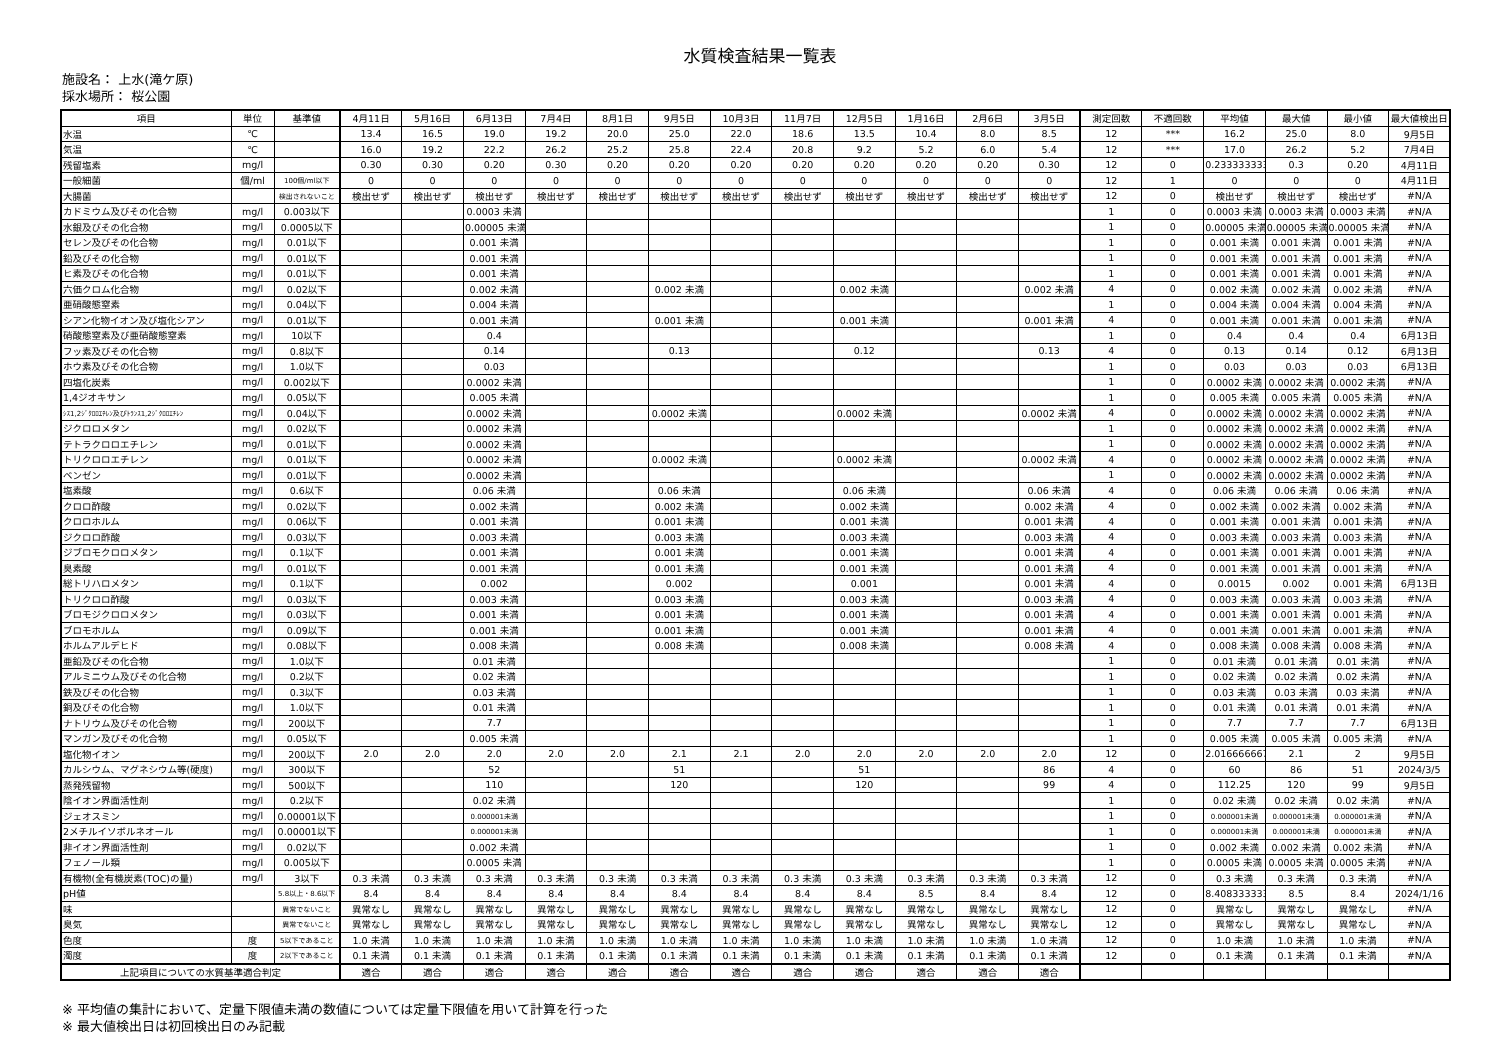水質検査結果一覧表
施設名： 上水(滝ケ原)
採水場所： 桜公園
| 項目 | 単位 | 基準値 | 4月11日 | 5月16日 | 6月13日 | 7月4日 | 8月1日 | 9月5日 | 10月3日 | 11月7日 | 12月5日 | 1月16日 | 2月6日 | 3月5日 | 測定回数 | 不適回数 | 平均値 | 最大値 | 最小値 | 最大値検出日 |
| --- | --- | --- | --- | --- | --- | --- | --- | --- | --- | --- | --- | --- | --- | --- | --- | --- | --- | --- | --- | --- |
| 水温 | ℃ | | 13.4 | 16.5 | 19.0 | 19.2 | 20.0 | 25.0 | 22.0 | 18.6 | 13.5 | 10.4 | 8.0 | 8.5 | 12 | *** | 16.2 | 25.0 | 8.0 | 9月5日 |
| 気温 | ℃ | | 16.0 | 19.2 | 22.2 | 26.2 | 25.2 | 25.8 | 22.4 | 20.8 | 9.2 | 5.2 | 6.0 | 5.4 | 12 | *** | 17.0 | 26.2 | 5.2 | 7月4日 |
| 残留塩素 | mg/l | | 0.30 | 0.30 | 0.20 | 0.30 | 0.20 | 0.20 | 0.20 | 0.20 | 0.20 | 0.20 | 0.20 | 0.30 | 12 | 0 | 0.233333333 | 0.3 | 0.20 | 4月11日 |
| 一般細菌 | 個/ml | 100個/ml以下 | 0 | 0 | 0 | 0 | 0 | 0 | 0 | 0 | 0 | 0 | 0 | 0 | 12 | 1 | 0 | 0 | 0 | 4月11日 |
| 大腸菌 | | 検出されないこと | 検出せず | 検出せず | 検出せず | 検出せず | 検出せず | 検出せず | 検出せず | 検出せず | 検出せず | 検出せず | 検出せず | 検出せず | 12 | 0 | 検出せず | 検出せず | 検出せず | #N/A |
| カドミウム及びその化合物 | mg/l | 0.003以下 | | | 0.0003 未満 | | | | | | | | | | 1 | 0 | 0.0003 未満 | 0.0003 未満 | 0.0003 未満 | #N/A |
| 水銀及びその化合物 | mg/l | 0.0005以下 | | | 0.00005 未満 | | | | | | | | | | 1 | 0 | 0.00005 未満 | 0.00005 未満 | 0.00005 未満 | #N/A |
| セレン及びその化合物 | mg/l | 0.01以下 | | | 0.001 未満 | | | | | | | | | | 1 | 0 | 0.001 未満 | 0.001 未満 | 0.001 未満 | #N/A |
| 鉛及びその化合物 | mg/l | 0.01以下 | | | 0.001 未満 | | | | | | | | | | 1 | 0 | 0.001 未満 | 0.001 未満 | 0.001 未満 | #N/A |
| ヒ素及びその化合物 | mg/l | 0.01以下 | | | 0.001 未満 | | | | | | | | | | 1 | 0 | 0.001 未満 | 0.001 未満 | 0.001 未満 | #N/A |
| 六価クロム化合物 | mg/l | 0.02以下 | | | 0.002 未満 | | | 0.002 未満 | | | 0.002 未満 | | | 0.002 未満 | 4 | 0 | 0.002 未満 | 0.002 未満 | 0.002 未満 | #N/A |
| 亜硝酸態窒素 | mg/l | 0.04以下 | | | 0.004 未満 | | | | | | | | | | 1 | 0 | 0.004 未満 | 0.004 未満 | 0.004 未満 | #N/A |
| シアン化物イオン及び塩化シアン | mg/l | 0.01以下 | | | 0.001 未満 | | | 0.001 未満 | | | 0.001 未満 | | | 0.001 未満 | 4 | 0 | 0.001 未満 | 0.001 未満 | 0.001 未満 | #N/A |
| 硝酸態窒素及び亜硝酸態窒素 | mg/l | 10以下 | | | 0.4 | | | | | | | | | | 1 | 0 | 0.4 | 0.4 | 0.4 | 6月13日 |
| フッ素及びその化合物 | mg/l | 0.8以下 | | | 0.14 | | | 0.13 | | | 0.12 | | | 0.13 | 4 | 0 | 0.13 | 0.14 | 0.12 | 6月13日 |
| ホウ素及びその化合物 | mg/l | 1.0以下 | | | 0.03 | | | | | | | | | | 1 | 0 | 0.03 | 0.03 | 0.03 | 6月13日 |
| 四塩化炭素 | mg/l | 0.002以下 | | | 0.0002 未満 | | | | | | | | | | 1 | 0 | 0.0002 未満 | 0.0002 未満 | 0.0002 未満 | #N/A |
| 1,4ジオキサン | mg/l | 0.05以下 | | | 0.005 未満 | | | | | | | | | | 1 | 0 | 0.005 未満 | 0.005 未満 | 0.005 未満 | #N/A |
| ｼｽ1,2ｼﾞｸﾛﾛｴﾁﾚﾝ及びﾄﾗﾝｽ1,2ｼﾞｸﾛﾛｴﾁﾚﾝ | mg/l | 0.04以下 | | | 0.0002 未満 | | | 0.0002 未満 | | | 0.0002 未満 | | | 0.0002 未満 | 4 | 0 | 0.0002 未満 | 0.0002 未満 | 0.0002 未満 | #N/A |
| ジクロロメタン | mg/l | 0.02以下 | | | 0.0002 未満 | | | | | | | | | | 1 | 0 | 0.0002 未満 | 0.0002 未満 | 0.0002 未満 | #N/A |
| テトラクロロエチレン | mg/l | 0.01以下 | | | 0.0002 未満 | | | | | | | | | | 1 | 0 | 0.0002 未満 | 0.0002 未満 | 0.0002 未満 | #N/A |
| トリクロロエチレン | mg/l | 0.01以下 | | | 0.0002 未満 | | | 0.0002 未満 | | | 0.0002 未満 | | | 0.0002 未満 | 4 | 0 | 0.0002 未満 | 0.0002 未満 | 0.0002 未満 | #N/A |
| ベンゼン | mg/l | 0.01以下 | | | 0.0002 未満 | | | | | | | | | | 1 | 0 | 0.0002 未満 | 0.0002 未満 | 0.0002 未満 | #N/A |
| 塩素酸 | mg/l | 0.6以下 | | | 0.06 未満 | | | 0.06 未満 | | | 0.06 未満 | | | 0.06 未満 | 4 | 0 | 0.06 未満 | 0.06 未満 | 0.06 未満 | #N/A |
| クロロ酢酸 | mg/l | 0.02以下 | | | 0.002 未満 | | | 0.002 未満 | | | 0.002 未満 | | | 0.002 未満 | 4 | 0 | 0.002 未満 | 0.002 未満 | 0.002 未満 | #N/A |
| クロロホルム | mg/l | 0.06以下 | | | 0.001 未満 | | | 0.001 未満 | | | 0.001 未満 | | | 0.001 未満 | 4 | 0 | 0.001 未満 | 0.001 未満 | 0.001 未満 | #N/A |
| ジクロロ酢酸 | mg/l | 0.03以下 | | | 0.003 未満 | | | 0.003 未満 | | | 0.003 未満 | | | 0.003 未満 | 4 | 0 | 0.003 未満 | 0.003 未満 | 0.003 未満 | #N/A |
| ジブロモクロロメタン | mg/l | 0.1以下 | | | 0.001 未満 | | | 0.001 未満 | | | 0.001 未満 | | | 0.001 未満 | 4 | 0 | 0.001 未満 | 0.001 未満 | 0.001 未満 | #N/A |
| 臭素酸 | mg/l | 0.01以下 | | | 0.001 未満 | | | 0.001 未満 | | | 0.001 未満 | | | 0.001 未満 | 4 | 0 | 0.001 未満 | 0.001 未満 | 0.001 未満 | #N/A |
| 総トリハロメタン | mg/l | 0.1以下 | | | 0.002 | | | 0.002 | | | 0.001 | | | 0.001 未満 | 4 | 0 | 0.0015 | 0.002 | 0.001 未満 | 6月13日 |
| トリクロロ酢酸 | mg/l | 0.03以下 | | | 0.003 未満 | | | 0.003 未満 | | | 0.003 未満 | | | 0.003 未満 | 4 | 0 | 0.003 未満 | 0.003 未満 | 0.003 未満 | #N/A |
| ブロモジクロロメタン | mg/l | 0.03以下 | | | 0.001 未満 | | | 0.001 未満 | | | 0.001 未満 | | | 0.001 未満 | 4 | 0 | 0.001 未満 | 0.001 未満 | 0.001 未満 | #N/A |
| ブロモホルム | mg/l | 0.09以下 | | | 0.001 未満 | | | 0.001 未満 | | | 0.001 未満 | | | 0.001 未満 | 4 | 0 | 0.001 未満 | 0.001 未満 | 0.001 未満 | #N/A |
| ホルムアルデヒド | mg/l | 0.08以下 | | | 0.008 未満 | | | 0.008 未満 | | | 0.008 未満 | | | 0.008 未満 | 4 | 0 | 0.008 未満 | 0.008 未満 | 0.008 未満 | #N/A |
| 亜鉛及びその化合物 | mg/l | 1.0以下 | | | 0.01 未満 | | | | | | | | | | 1 | 0 | 0.01 未満 | 0.01 未満 | 0.01 未満 | #N/A |
| アルミニウム及びその化合物 | mg/l | 0.2以下 | | | 0.02 未満 | | | | | | | | | | 1 | 0 | 0.02 未満 | 0.02 未満 | 0.02 未満 | #N/A |
| 鉄及びその化合物 | mg/l | 0.3以下 | | | 0.03 未満 | | | | | | | | | | 1 | 0 | 0.03 未満 | 0.03 未満 | 0.03 未満 | #N/A |
| 銅及びその化合物 | mg/l | 1.0以下 | | | 0.01 未満 | | | | | | | | | | 1 | 0 | 0.01 未満 | 0.01 未満 | 0.01 未満 | #N/A |
| ナトリウム及びその化合物 | mg/l | 200以下 | | | 7.7 | | | | | | | | | | 1 | 0 | 7.7 | 7.7 | 7.7 | 6月13日 |
| マンガン及びその化合物 | mg/l | 0.05以下 | | | 0.005 未満 | | | | | | | | | | 1 | 0 | 0.005 未満 | 0.005 未満 | 0.005 未満 | #N/A |
| 塩化物イオン | mg/l | 200以下 | 2.0 | 2.0 | 2.0 | 2.0 | 2.0 | 2.1 | 2.1 | 2.0 | 2.0 | 2.0 | 2.0 | 2.0 | 12 | 0 | 2.016666667 | 2.1 | 2 | 9月5日 |
| カルシウム、マグネシウム等(硬度) | mg/l | 300以下 | | | 52 | | | 51 | | | 51 | | | 86 | 4 | 0 | 60 | 86 | 51 | 2024/3/5 |
| 蒸発残留物 | mg/l | 500以下 | | | 110 | | | 120 | | | 120 | | | 99 | 4 | 0 | 112.25 | 120 | 99 | 9月5日 |
| 陰イオン界面活性剤 | mg/l | 0.2以下 | | | 0.02 未満 | | | | | | | | | | 1 | 0 | 0.02 未満 | 0.02 未満 | 0.02 未満 | #N/A |
| ジェオスミン | mg/l | 0.00001以下 | | | 0.000001未満 | | | | | | | | | | 1 | 0 | 0.000001未満 | 0.000001未満 | 0.000001未満 | #N/A |
| 2メチルイソボルネオール | mg/l | 0.00001以下 | | | 0.000001未満 | | | | | | | | | | 1 | 0 | 0.000001未満 | 0.000001未満 | 0.000001未満 | #N/A |
| 非イオン界面活性剤 | mg/l | 0.02以下 | | | 0.002 未満 | | | | | | | | | | 1 | 0 | 0.002 未満 | 0.002 未満 | 0.002 未満 | #N/A |
| フェノール類 | mg/l | 0.005以下 | | | 0.0005 未満 | | | | | | | | | | 1 | 0 | 0.0005 未満 | 0.0005 未満 | 0.0005 未満 | #N/A |
| 有機物(全有機炭素(TOC)の量) | mg/l | 3以下 | 0.3 未満 | 0.3 未満 | 0.3 未満 | 0.3 未満 | 0.3 未満 | 0.3 未満 | 0.3 未満 | 0.3 未満 | 0.3 未満 | 0.3 未満 | 0.3 未満 | 0.3 未満 | 12 | 0 | 0.3 未満 | 0.3 未満 | 0.3 未満 | #N/A |
| pH値 | | 5.8以上・8.6以下 | 8.4 | 8.4 | 8.4 | 8.4 | 8.4 | 8.4 | 8.4 | 8.4 | 8.4 | 8.5 | 8.4 | 8.4 | 12 | 0 | 8.408333333 | 8.5 | 8.4 | 2024/1/16 |
| 味 | | 異常でないこと | 異常なし | 異常なし | 異常なし | 異常なし | 異常なし | 異常なし | 異常なし | 異常なし | 異常なし | 異常なし | 異常なし | 異常なし | 12 | 0 | 異常なし | 異常なし | 異常なし | #N/A |
| 臭気 | | 異常でないこと | 異常なし | 異常なし | 異常なし | 異常なし | 異常なし | 異常なし | 異常なし | 異常なし | 異常なし | 異常なし | 異常なし | 異常なし | 12 | 0 | 異常なし | 異常なし | 異常なし | #N/A |
| 色度 | 度 | 5以下であること | 1.0 未満 | 1.0 未満 | 1.0 未満 | 1.0 未満 | 1.0 未満 | 1.0 未満 | 1.0 未満 | 1.0 未満 | 1.0 未満 | 1.0 未満 | 1.0 未満 | 1.0 未満 | 12 | 0 | 1.0 未満 | 1.0 未満 | 1.0 未満 | #N/A |
| 濁度 | 度 | 2以下であること | 0.1 未満 | 0.1 未満 | 0.1 未満 | 0.1 未満 | 0.1 未満 | 0.1 未満 | 0.1 未満 | 0.1 未満 | 0.1 未満 | 0.1 未満 | 0.1 未満 | 0.1 未満 | 12 | 0 | 0.1 未満 | 0.1 未満 | 0.1 未満 | #N/A |
| 上記項目についての水質基準適合判定 | | | 適合 | 適合 | 適合 | 適合 | 適合 | 適合 | 適合 | 適合 | 適合 | 適合 | 適合 | 適合 | | | | | | |
※ 平均値の集計において、定量下限値未満の数値については定量下限値を用いて計算を行った
※ 最大値検出日は初回検出日のみ記載